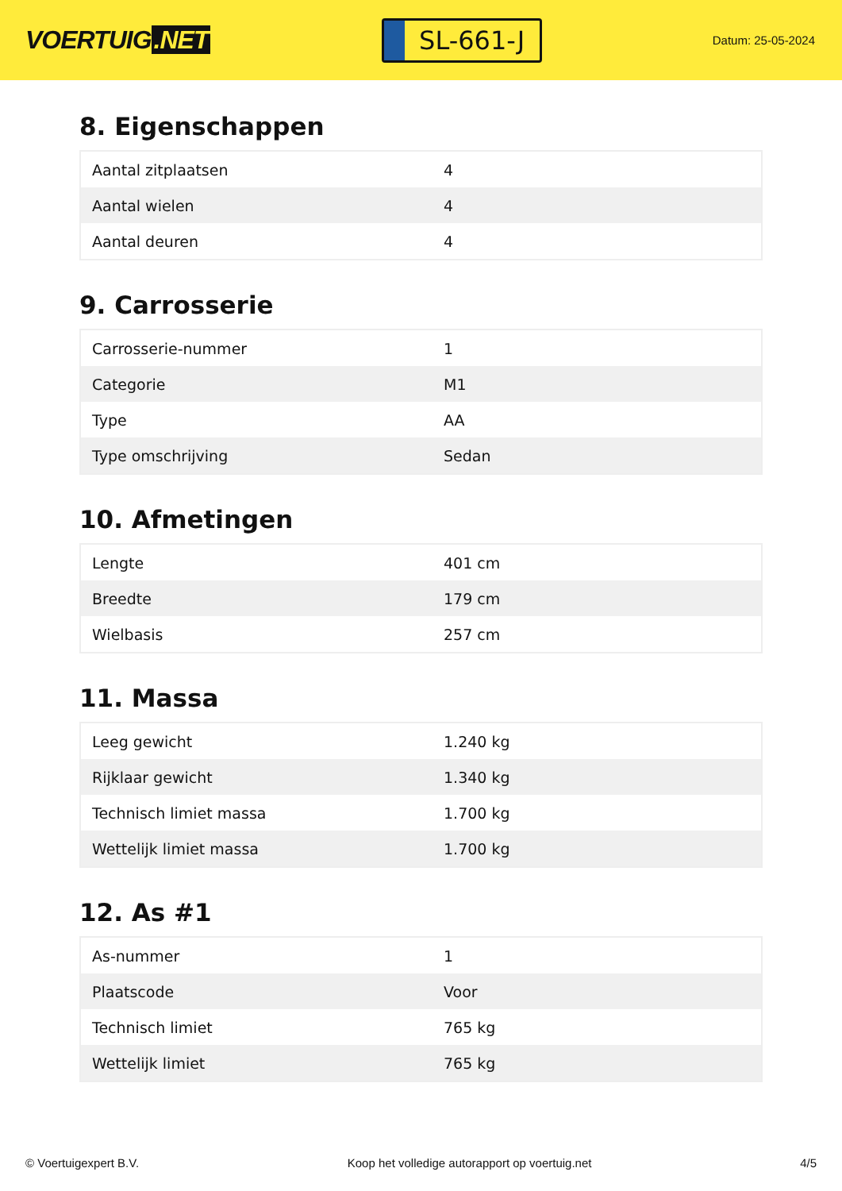VOERTUIG.NET
SL-661-J
Datum: 25-05-2024
8. Eigenschappen
| Aantal zitplaatsen | 4 |
| Aantal wielen | 4 |
| Aantal deuren | 4 |
9. Carrosserie
| Carrosserie-nummer | 1 |
| Categorie | M1 |
| Type | AA |
| Type omschrijving | Sedan |
10. Afmetingen
| Lengte | 401 cm |
| Breedte | 179 cm |
| Wielbasis | 257 cm |
11. Massa
| Leeg gewicht | 1.240 kg |
| Rijklaar gewicht | 1.340 kg |
| Technisch limiet massa | 1.700 kg |
| Wettelijk limiet massa | 1.700 kg |
12. As #1
| As-nummer | 1 |
| Plaatscode | Voor |
| Technisch limiet | 765 kg |
| Wettelijk limiet | 765 kg |
© Voertuigexpert B.V. Koop het volledige autorapport op voertuig.net 4/5